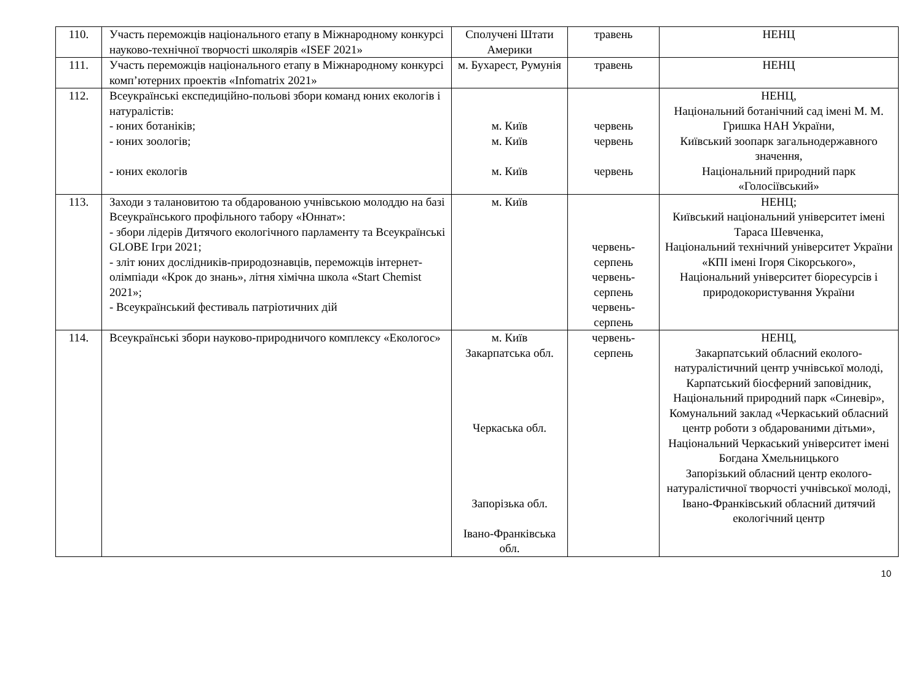| 110. | Участь переможців національного етапу в Міжнародному конкурсі науково-технічної творчості школярів «ISEF 2021» | Сполучені Штати Америки | травень | НЕНЦ |
| 111. | Участь переможців національного етапу в Міжнародному конкурсі комп’ютерних проектів «Infomatrix 2021» | м. Бухарест, Румунія | травень | НЕНЦ |
| 112. | Всеукраїнські експедиційно-польові збори команд юних екологів і натуралістів: - юних ботаніків; - юних зоологів; - юних екологів | м. Київ м. Київ м. Київ | червень червень червень | НЕНЦ, Національний ботанічний сад імені М. М. Гришка НАН України, Київський зоопарк загальнодержавного значення, Національний природний парк «Голосіївський» |
| 113. | Заходи з талановитою та обдарованою учнівською молоддю на базі Всеукраїнського профільного табору «Юннат»: - збори лідерів Дитячого екологічного парламенту та Всеукраїнські GLOBE Ігри 2021; - зліт юних дослідників-природознавців, переможців інтернет-олімпіади «Крок до знань», літня хімічна школа «Start Chemist 2021»; - Всеукраїнський фестиваль патріотичних дій | м. Київ | червень- серпень червень- серпень червень- серпень | НЕНЦ; Київський національний університет імені Тараса Шевченка, Національний технічний університет України «КПІ імені Ігоря Сікорського», Національний університет біоресурсів і природокористування України |
| 114. | Всеукраїнські збори науково-природничого комплексу «Екологос» | м. Київ Закарпатська обл. Черкаська обл. Запорізька обл. Івано-Франківська обл. | червень- серпень | НЕНЦ, Закарпатський обласний еколого-натуралістичний центр учнівської молоді, Карпатський біосферний заповідник, Національний природний парк «Синевір», Комунальний заклад «Черкаський обласний центр роботи з обдарованими дітьми», Національний Черкаський університет імені Богдана Хмельницького Запорізький обласний центр еколого-натуралістичної творчості учнівської молоді, Івано-Франківський обласний дитячий екологічний центр |
10